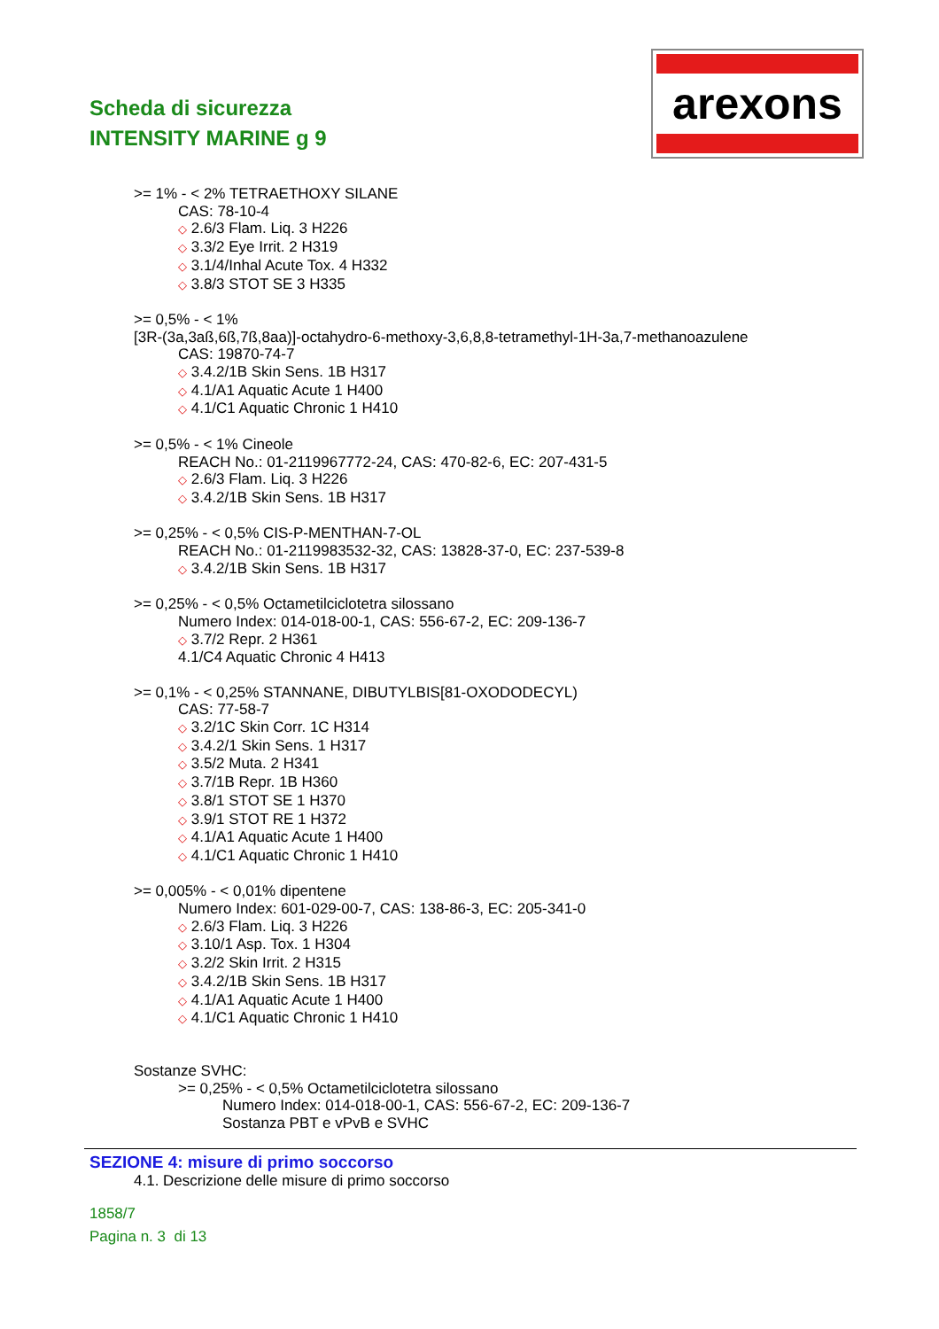Scheda di sicurezza
INTENSITY MARINE g 9
arexons
>= 1% - < 2% TETRAETHOXY SILANE
CAS: 78-10-4
◇ 2.6/3 Flam. Liq. 3 H226
◇ 3.3/2 Eye Irrit. 2 H319
◇ 3.1/4/Inhal Acute Tox. 4 H332
◇ 3.8/3 STOT SE 3 H335
>= 0,5% - < 1%
[3R-(3a,3aß,6ß,7ß,8aa)]-octahydro-6-methoxy-3,6,8,8-tetramethyl-1H-3a,7-methanoazulene
CAS: 19870-74-7
◇ 3.4.2/1B Skin Sens. 1B H317
◇ 4.1/A1 Aquatic Acute 1 H400
◇ 4.1/C1 Aquatic Chronic 1 H410
>= 0,5% - < 1% Cineole
REACH No.: 01-2119967772-24, CAS: 470-82-6, EC: 207-431-5
◇ 2.6/3 Flam. Liq. 3 H226
◇ 3.4.2/1B Skin Sens. 1B H317
>= 0,25% - < 0,5% CIS-P-MENTHAN-7-OL
REACH No.: 01-2119983532-32, CAS: 13828-37-0, EC: 237-539-8
◇ 3.4.2/1B Skin Sens. 1B H317
>= 0,25% - < 0,5% Octametilciclotetra silossano
Numero Index: 014-018-00-1, CAS: 556-67-2, EC: 209-136-7
◇ 3.7/2 Repr. 2 H361
4.1/C4 Aquatic Chronic 4 H413
>= 0,1% - < 0,25% STANNANE, DIBUTYLBIS[81-OXODODECYL)
CAS: 77-58-7
◇ 3.2/1C Skin Corr. 1C H314
◇ 3.4.2/1 Skin Sens. 1 H317
◇ 3.5/2 Muta. 2 H341
◇ 3.7/1B Repr. 1B H360
◇ 3.8/1 STOT SE 1 H370
◇ 3.9/1 STOT RE 1 H372
◇ 4.1/A1 Aquatic Acute 1 H400
◇ 4.1/C1 Aquatic Chronic 1 H410
>= 0,005% - < 0,01% dipentene
Numero Index: 601-029-00-7, CAS: 138-86-3, EC: 205-341-0
◇ 2.6/3 Flam. Liq. 3 H226
◇ 3.10/1 Asp. Tox. 1 H304
◇ 3.2/2 Skin Irrit. 2 H315
◇ 3.4.2/1B Skin Sens. 1B H317
◇ 4.1/A1 Aquatic Acute 1 H400
◇ 4.1/C1 Aquatic Chronic 1 H410
Sostanze SVHC:
>= 0,25% - < 0,5% Octametilciclotetra silossano
Numero Index: 014-018-00-1, CAS: 556-67-2, EC: 209-136-7
Sostanza PBT e vPvB e SVHC
SEZIONE 4: misure di primo soccorso
4.1. Descrizione delle misure di primo soccorso
1858/7
Pagina n. 3 di 13